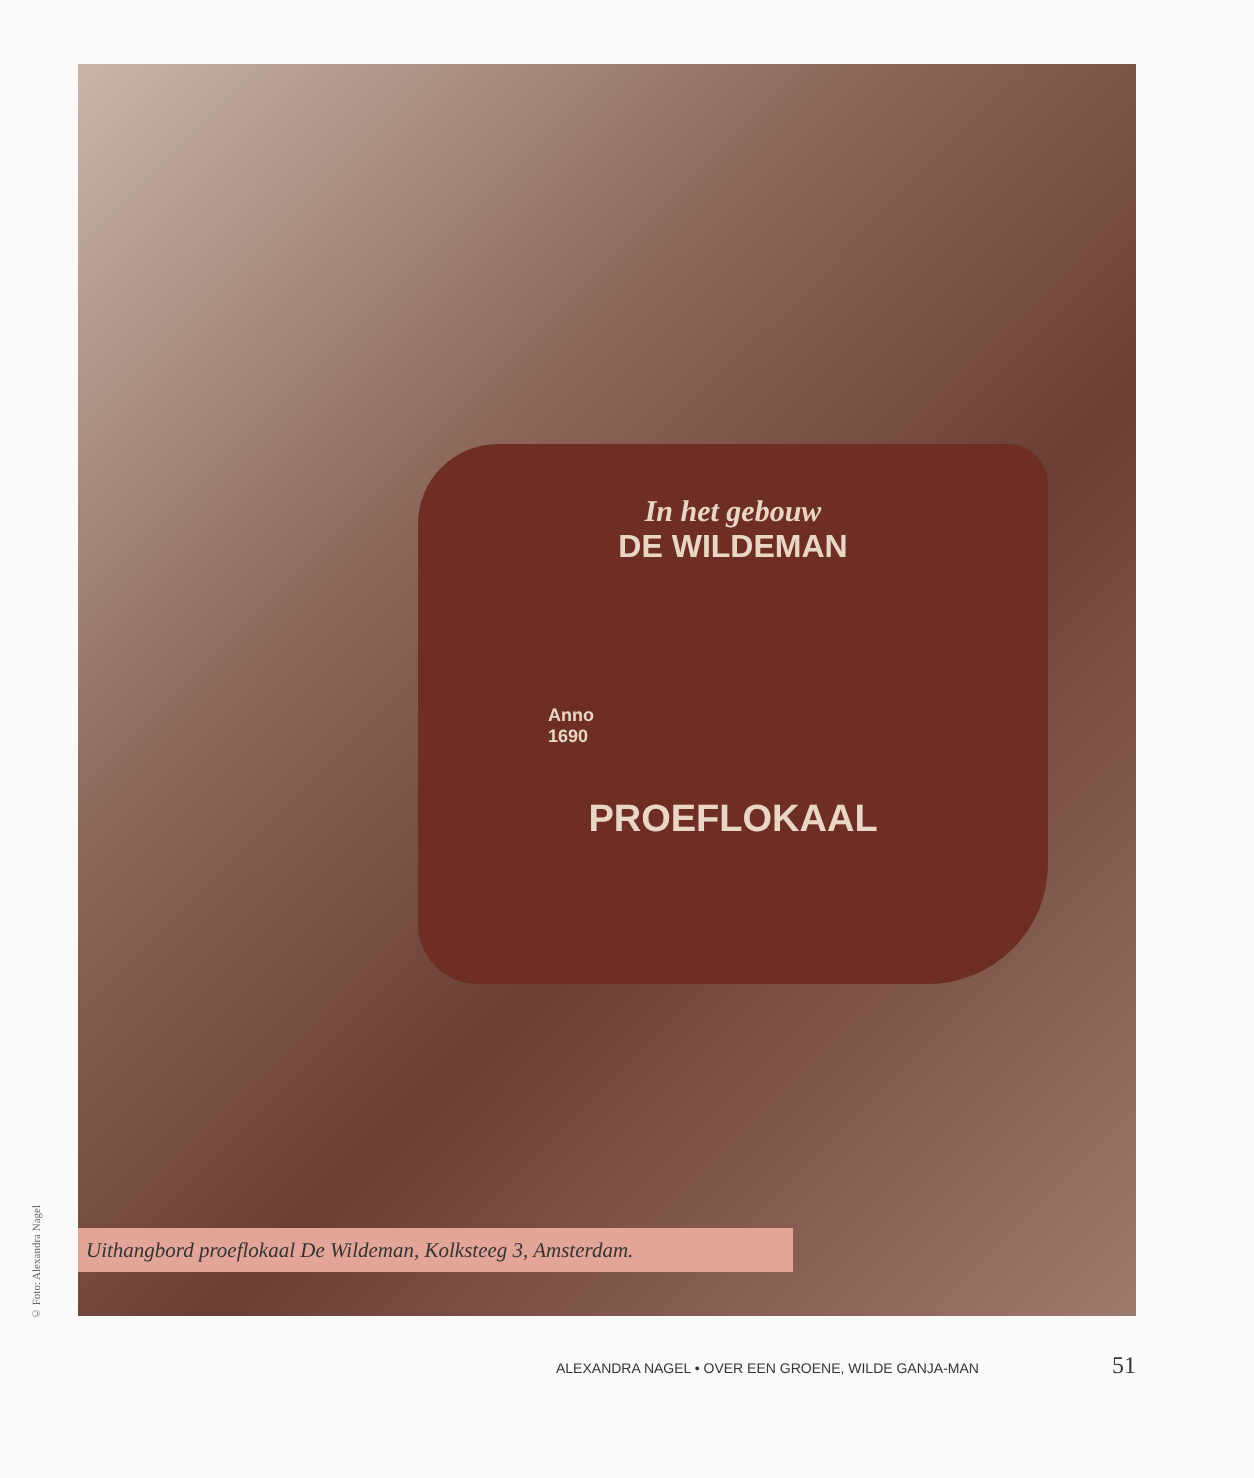In het gebouw
DE WILDEMAN
Anno
1690
PROEFLOKAAL
© Foto: Alexandra Nagel
Uithangbord proeflokaal De Wildeman, Kolksteeg 3, Amsterdam.
ALEXANDRA NAGEL • OVER EEN GROENE, WILDE GANJA-MAN 51